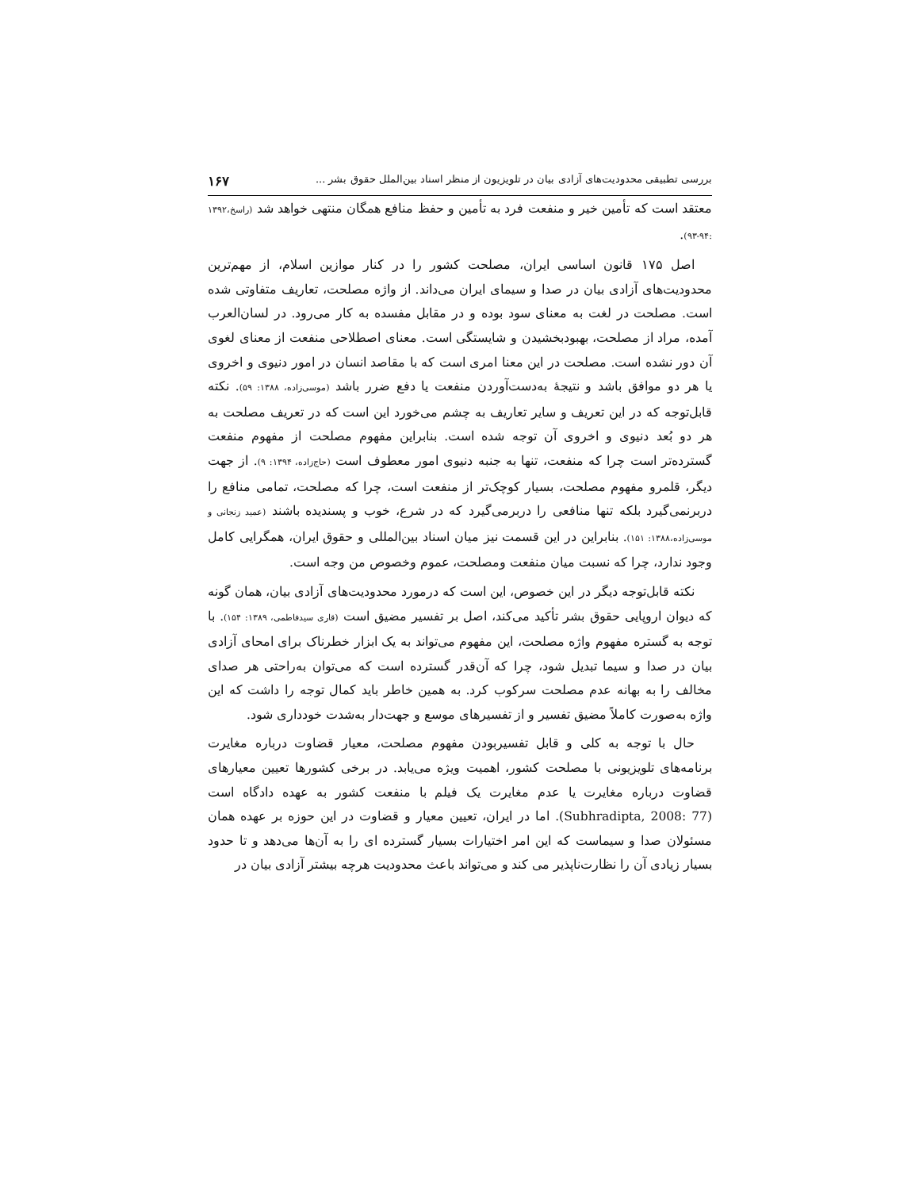بررسی تطبیقی محدودیت‌های آزادی بیان در تلویزیون از منظر اسناد بین‌الملل حقوق بشر ... ۱۶۷
معتقد است که تأمین خیر و منفعت فرد به تأمین و حفظ منافع همگان منتهی خواهد شد (راسخ،۱۳۹۲ :۹۴-۹۳).
اصل ۱۷۵ قانون اساسی ایران، مصلحت کشور را در کنار موازین اسلام، از مهم‌ترین محدودیت‌های آزادی بیان در صدا و سیمای ایران می‌داند. از واژه مصلحت، تعاریف متفاوتی شده است. مصلحت در لغت به معنای سود بوده و در مقابل مفسده به کار می‌رود. در لسان‌العرب آمده، مراد از مصلحت، بهبودبخشیدن و شایستگی است. معنای اصطلاحی منفعت از معنای لغوی آن دور نشده است. مصلحت در این معنا امری است که با مقاصد انسان در امور دنیوی و اخروی یا هر دو موافق باشد و نتیجهٔ به‌دست‌آوردن منفعت یا دفع ضرر باشد (موسی‌زاده، ۱۳۸۸: ۵۹). نکته قابل‌توجه که در این تعریف و سایر تعاریف به چشم می‌خورد این است که در تعریف مصلحت به هر دو بُعد دنیوی و اخروی آن توجه شده است. بنابراین مفهوم مصلحت از مفهوم منفعت گسترده‌تر است چرا که منفعت، تنها به جنبه دنیوی امور معطوف است (حاج‌زاده، ۱۳۹۴: ۹). از جهت دیگر، قلمرو مفهوم مصلحت، بسیار کوچک‌تر از منفعت است، چرا که مصلحت، تمامی منافع را دربرنمی‌گیرد بلکه تنها منافعی را دربرمی‌گیرد که در شرع، خوب و پسندیده باشند (عمید زنجانی و موسی‌زاده،۱۳۸۸: ۱۵۱). بنابراین در این قسمت نیز میان اسناد بین‌المللی و حقوق ایران، همگرایی کامل وجود ندارد، چرا که نسبت میان منفعت ومصلحت، عموم وخصوص من وجه است.
نکته قابل‌توجه دیگر در این خصوص، این است که درمورد محدودیت‌های آزادی بیان، همان گونه که دیوان اروپایی حقوق بشر تأکید می‌کند، اصل بر تفسیر مضیق است (قاری سیدفاطمی، ۱۳۸۹: ۱۵۴). با توجه به گستره مفهوم واژه مصلحت، این مفهوم می‌تواند به یک ابزار خطرناک برای امحای آزادی بیان در صدا و سیما تبدیل شود، چرا که آن‌قدر گسترده است که می‌توان به‌راحتی هر صدای مخالف را به بهانه عدم مصلحت سرکوب کرد. به همین خاطر باید کمال توجه را داشت که این واژه به‌صورت کاملاً مضیق تفسیر و از تفسیرهای موسع و جهت‌دار به‌شدت خودداری شود.
حال با توجه به کلی و قابل تفسیربودن مفهوم مصلحت، معیار قضاوت درباره مغایرت برنامه‌های تلویزیونی با مصلحت کشور، اهمیت ویژه می‌یابد. در برخی کشورها تعیین معیارهای قضاوت درباره مغایرت یا عدم مغایرت یک فیلم با منفعت کشور به عهده دادگاه است (Subhradipta, 2008: 77). اما در ایران، تعیین معیار و قضاوت در این حوزه بر عهده همان مسئولان صدا و سیماست که این امر اختیارات بسیار گسترده ای را به آن‌ها می‌دهد و تا حدود بسیار زیادی آن را نظارت‌ناپذیر می کند و می‌تواند باعث محدودیت هرچه بیشتر آزادی بیان در